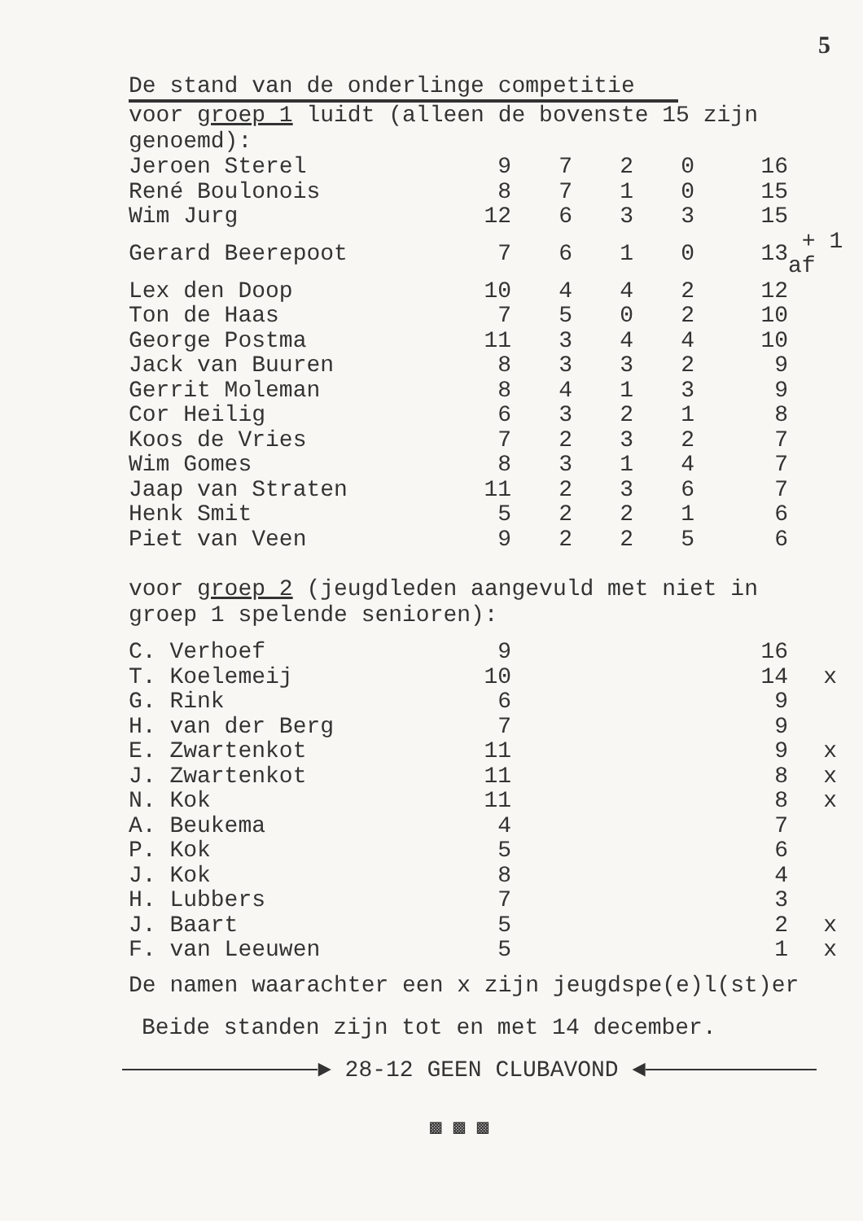5
De stand van de onderlinge competitie
voor groep 1 luidt (alleen de bovenste 15 zijn
genoemd):
| Jeroen Sterel | 9 | 7 | 2 | 0 | 16 | |
| René Boulonois | 8 | 7 | 1 | 0 | 15 | |
| Wim Jurg | 12 | 6 | 3 | 3 | 15 | |
| Gerard Beerepoot | 7 | 6 | 1 | 0 | 13 | + 1 af |
| Lex den Doop | 10 | 4 | 4 | 2 | 12 | |
| Ton de Haas | 7 | 5 | 0 | 2 | 10 | |
| George Postma | 11 | 3 | 4 | 4 | 10 | |
| Jack van Buuren | 8 | 3 | 3 | 2 | 9 | |
| Gerrit Moleman | 8 | 4 | 1 | 3 | 9 | |
| Cor Heilig | 6 | 3 | 2 | 1 | 8 | |
| Koos de Vries | 7 | 2 | 3 | 2 | 7 | |
| Wim Gomes | 8 | 3 | 1 | 4 | 7 | |
| Jaap van Straten | 11 | 2 | 3 | 6 | 7 | |
| Henk Smit | 5 | 2 | 2 | 1 | 6 | |
| Piet van Veen | 9 | 2 | 2 | 5 | 6 | |
voor groep 2 (jeugdleden aangevuld met niet in
groep 1 spelende senioren):
| C. Verhoef | 9 | 16 | |
| T. Koelemeij | 10 | 14 | x |
| G. Rink | 6 | 9 | |
| H. van der Berg | 7 | 9 | |
| E. Zwartenkot | 11 | 9 | x |
| J. Zwartenkot | 11 | 8 | x |
| N. Kok | 11 | 8 | x |
| A. Beukema | 4 | 7 | |
| P. Kok | 5 | 6 | |
| J. Kok | 8 | 4 | |
| H. Lubbers | 7 | 3 | |
| J. Baart | 5 | 2 | x |
| F. van Leeuwen | 5 | 1 | x |
De namen waarachter een x zijn jeugdspe(e)l(st)er
Beide standen zijn tot en met 14 december.
► 28-12 GEEN CLUBAVOND ◄
▩ ▩ ▩